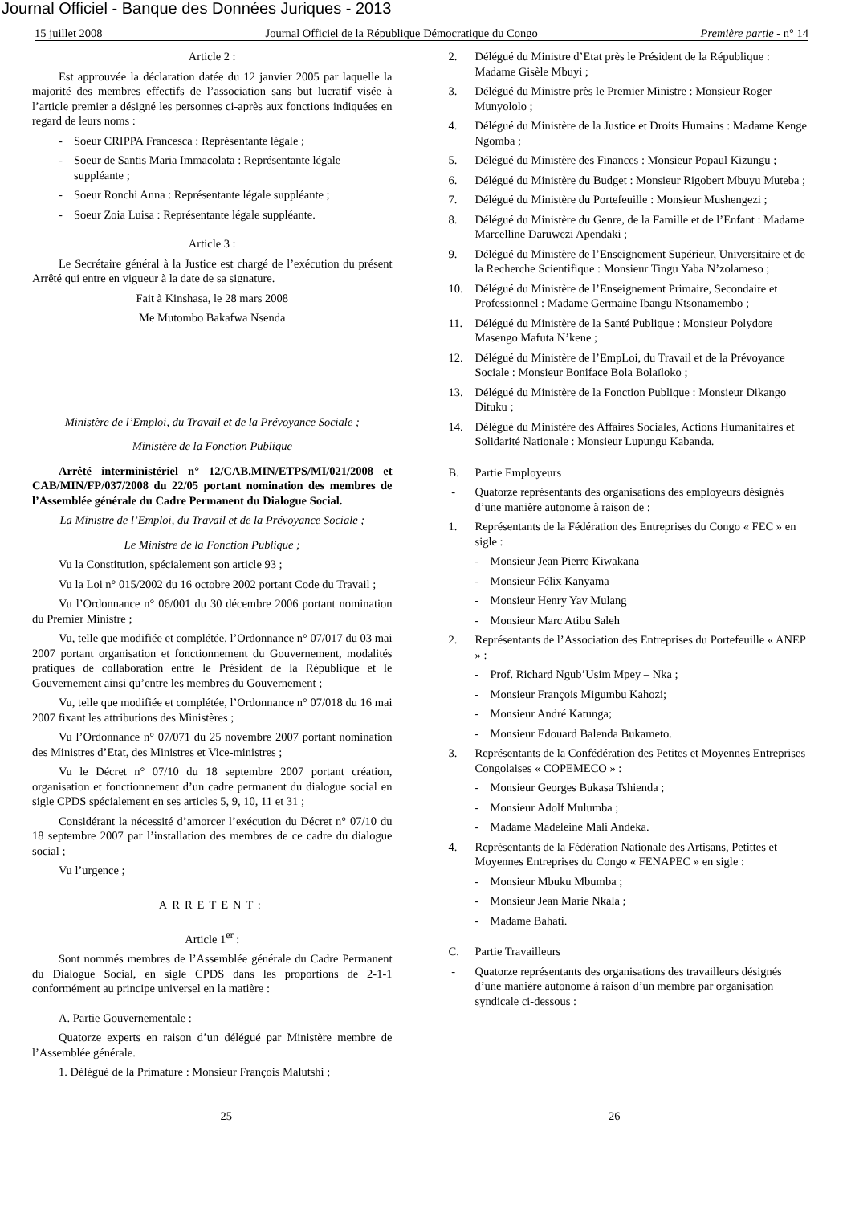Journal Officiel - Banque des Données Juriques - 2013
15 juillet 2008 Journal Officiel de la République Démocratique du Congo Première partie - n° 14
Article 2 :
Est approuvée la déclaration datée du 12 janvier 2005 par laquelle la majorité des membres effectifs de l’association sans but lucratif visée à l’article premier a désigné les personnes ci-après aux fonctions indiquées en regard de leurs noms :
- Soeur CRIPPA Francesca : Représentante légale ;
- Soeur de Santis Maria Immacolata : Représentante légale suppléante ;
- Soeur Ronchi Anna : Représentante légale suppléante ;
- Soeur Zoia Luisa : Représentante légale suppléante.
Article 3 :
Le Secrétaire général à la Justice est chargé de l’exécution du présent Arrêté qui entre en vigueur à la date de sa signature.
Fait à Kinshasa, le 28 mars 2008
Me Mutombo Bakafwa Nsenda
Ministère de l’Emploi, du Travail et de la Prévoyance Sociale ;
Ministère de la Fonction Publique
Arrêté interministériel n° 12/CAB.MIN/ETPS/MI/021/2008 et CAB/MIN/FP/037/2008 du 22/05 portant nomination des membres de l’Assemblée générale du Cadre Permanent du Dialogue Social.
La Ministre de l’Emploi, du Travail et de la Prévoyance Sociale ;
Le Ministre de la Fonction Publique ;
Vu la Constitution, spécialement son article 93 ;
Vu la Loi n° 015/2002 du 16 octobre 2002 portant Code du Travail ;
Vu l’Ordonnance n° 06/001 du 30 décembre 2006 portant nomination du Premier Ministre ;
Vu, telle que modifiée et complétée, l’Ordonnance n° 07/017 du 03 mai 2007 portant organisation et fonctionnement du Gouvernement, modalités pratiques de collaboration entre le Président de la République et le Gouvernement ainsi qu’entre les membres du Gouvernement ;
Vu, telle que modifiée et complétée, l’Ordonnance n° 07/018 du 16 mai 2007 fixant les attributions des Ministères ;
Vu l’Ordonnance n° 07/071 du 25 novembre 2007 portant nomination des Ministres d’Etat, des Ministres et Vice-ministres ;
Vu le Décret n° 07/10 du 18 septembre 2007 portant création, organisation et fonctionnement d’un cadre permanent du dialogue social en sigle CPDS spécialement en ses articles 5, 9, 10, 11 et 31 ;
Considérant la nécessité d’amorcer l’exécution du Décret n° 07/10 du 18 septembre 2007 par l’installation des membres de ce cadre du dialogue social ;
Vu l’urgence ;
ARRETENT:
Article 1<sup>er</sup> :
Sont nommés membres de l’Assemblée générale du Cadre Permanent du Dialogue Social, en sigle CPDS dans les proportions de 2-1-1 conformément au principe universel en la matière :
A. Partie Gouvernementale :
Quatorze experts en raison d’un délégué par Ministère membre de l’Assemblée générale.
1. Délégué de la Primature : Monsieur François Malutshi ;
2. Délégué du Ministre d’Etat près le Président de la République : Madame Gisèle Mbuyi ;
3. Délégué du Ministre près le Premier Ministre : Monsieur Roger Munyololo ;
4. Délégué du Ministère de la Justice et Droits Humains : Madame Kenge Ngomba ;
5. Délégué du Ministère des Finances : Monsieur Popaul Kizungu ;
6. Délégué du Ministère du Budget : Monsieur Rigobert Mbuyu Muteba ;
7. Délégué du Ministère du Portefeuille : Monsieur Mushengezi ;
8. Délégué du Ministère du Genre, de la Famille et de l’Enfant : Madame Marcelline Daruwezi Apendaki ;
9. Délégué du Ministère de l’Enseignement Supérieur, Universitaire et de la Recherche Scientifique : Monsieur Tingu Yaba N’zolameso ;
10. Délégué du Ministère de l’Enseignement Primaire, Secondaire et Professionnel : Madame Germaine Ibangu Ntsonamembo ;
11. Délégué du Ministère de la Santé Publique : Monsieur Polydore Masengo Mafuta N’kene ;
12. Délégué du Ministère de l’EmpLoi, du Travail et de la Prévoyance Sociale : Monsieur Boniface Bola Bolaïloko ;
13. Délégué du Ministère de la Fonction Publique : Monsieur Dikango Dituku ;
14. Délégué du Ministère des Affaires Sociales, Actions Humanitaires et Solidarité Nationale : Monsieur Lupungu Kabanda.
B. Partie Employeurs
- Quatorze représentants des organisations des employeurs désignés d’une manière autonome à raison de :
1. Représentants de la Fédération des Entreprises du Congo « FEC » en sigle :
- Monsieur Jean Pierre Kiwakana
- Monsieur Félix Kanyama
- Monsieur Henry Yav Mulang
- Monsieur Marc Atibu Saleh
2. Représentants de l’Association des Entreprises du Portefeuille « ANEP » :
- Prof. Richard Ngub’Usim Mpey – Nka ;
- Monsieur François Migumbu Kahozi;
- Monsieur André Katunga;
- Monsieur Edouard Balenda Bukameto.
3. Représentants de la Confédération des Petites et Moyennes Entreprises Congolaises « COPEMECO » :
- Monsieur Georges Bukasa Tshienda ;
- Monsieur Adolf Mulumba ;
- Madame Madeleine Mali Andeka.
4. Représentants de la Fédération Nationale des Artisans, Petittes et Moyennes Entreprises du Congo « FENAPEC » en sigle :
- Monsieur Mbuku Mbumba ;
- Monsieur Jean Marie Nkala ;
- Madame Bahati.
C. Partie Travailleurs
- Quatorze représentants des organisations des travailleurs désignés d’une manière autonome à raison d’un membre par organisation syndicale ci-dessous :
25 26